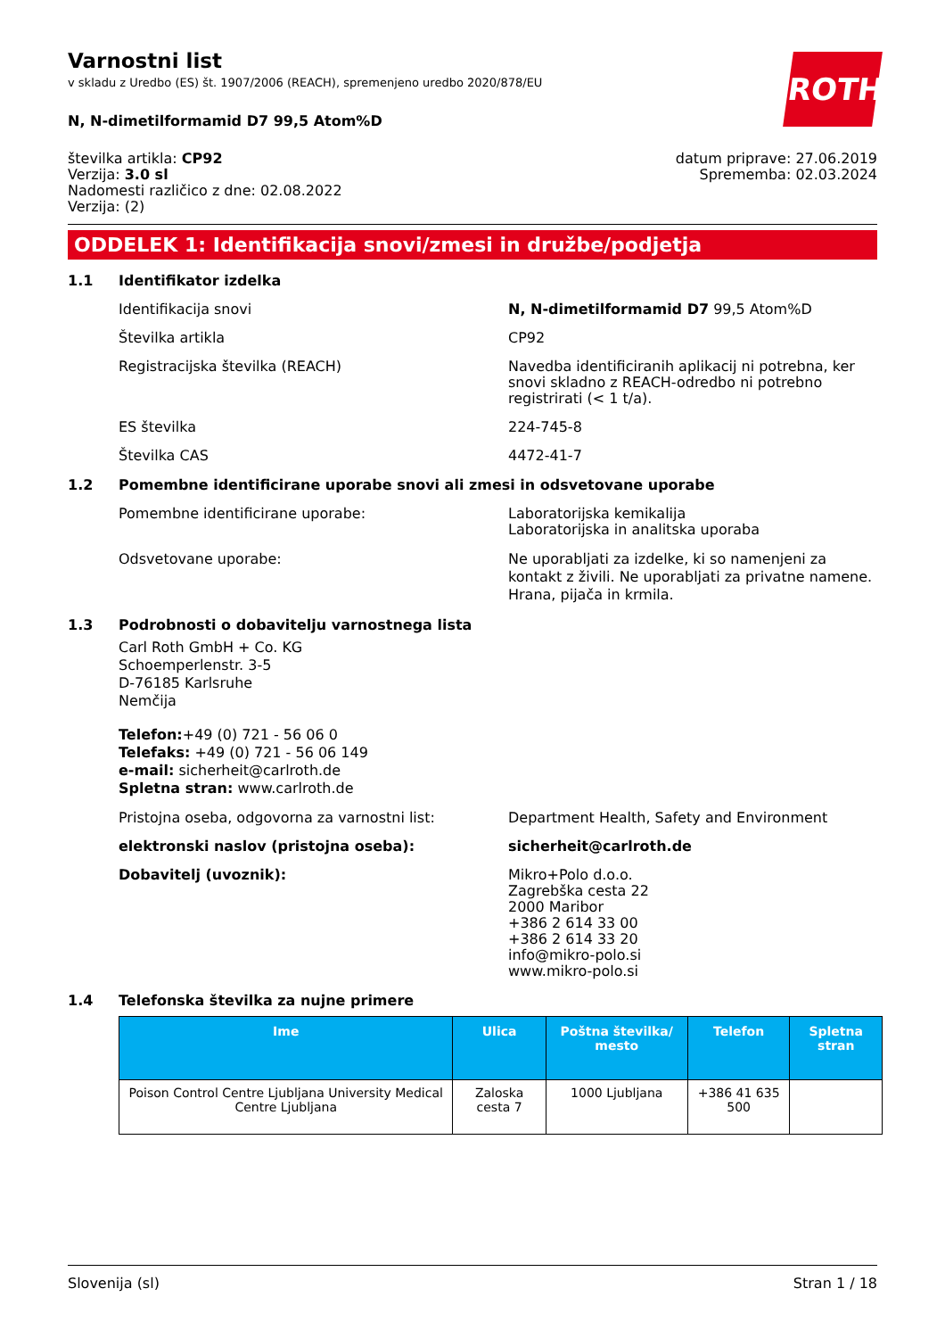ROTH
Varnostni list
v skladu z Uredbo (ES) št. 1907/2006 (REACH), spremenjeno uredbo 2020/878/EU
N, N-dimetilformamid D7 99,5 Atom%D
številka artikla: CP92
Verzija: 3.0 sl
Nadomesti različico z dne: 02.08.2022
Verzija: (2)
datum priprave: 27.06.2019
Sprememba: 02.03.2024
ODDELEK 1: Identifikacija snovi/zmesi in družbe/podjetja
1.1 Identifikator izdelka
Identifikacija snovi N, N-dimetilformamid D7 99,5 Atom%D
Številka artikla CP92
Registracijska številka (REACH) Navedba identificiranih aplikacij ni potrebna, ker snovi skladno z REACH-odredbo ni potrebno registrirati (< 1 t/a).
ES številka 224-745-8
Številka CAS 4472-41-7
1.2 Pomembne identificirane uporabe snovi ali zmesi in odsvetovane uporabe
Pomembne identificirane uporabe: Laboratorijska kemikalija
Laboratorijska in analitska uporaba
Odsvetovane uporabe: Ne uporabljati za izdelke, ki so namenjeni za kontakt z živili. Ne uporabljati za privatne namene. Hrana, pijača in krmila.
1.3 Podrobnosti o dobavitelju varnostnega lista
Carl Roth GmbH + Co. KG
Schoemperlenstr. 3-5
D-76185 Karlsruhe
Nemčija
Telefon:+49 (0) 721 - 56 06 0
Telefaks: +49 (0) 721 - 56 06 149
e-mail: sicherheit@carlroth.de
Spletna stran: www.carlroth.de
Pristojna oseba, odgovorna za varnostni list: Department Health, Safety and Environment
elektronski naslov (pristojna oseba): sicherheit@carlroth.de
Dobavitelj (uvoznik): Mikro+Polo d.o.o.
Zagrebška cesta 22
2000 Maribor
+386 2 614 33 00
+386 2 614 33 20
info@mikro-polo.si
www.mikro-polo.si
1.4 Telefonska številka za nujne primere
| Ime | Ulica | Poštna številka/ mesto | Telefon | Spletna stran |
| --- | --- | --- | --- | --- |
| Poison Control Centre Ljubljana University Medical Centre Ljubljana | Zaloska cesta 7 | 1000 Ljubljana | +386 41 635 500 | |
Slovenija (sl) Stran 1 / 18